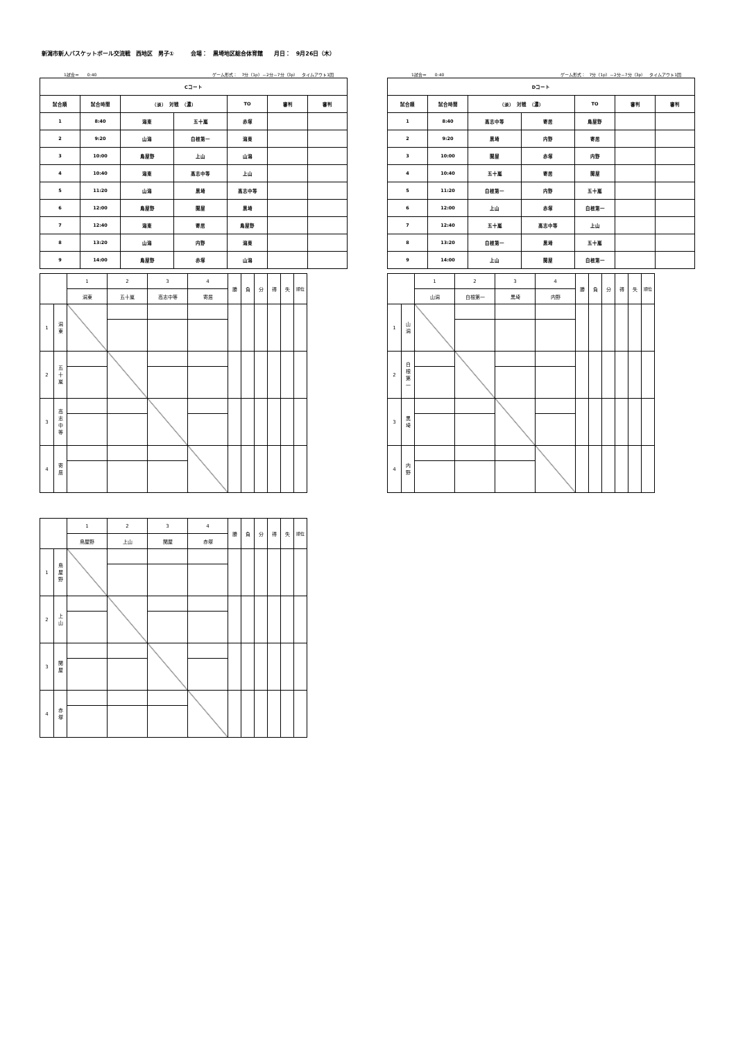新潟市新人バスケットボール交流戦　西地区　男子①　　　会場：　黒埼地区総合体育館　　月日：　9月26日（木）
1試合＝　　0:40 ゲーム形式：　7分（1p）－2分－7分（3p）　タイムアウト1回
| Cコート | | | | | | |
| 試合順 | 試合時間 | （淡） 対戦 （濃） | | TO | 審判 | 審判 |
| 1 | 8:40 | 潟東 | 五十嵐 | 赤塚 | | |
| 2 | 9:20 | 山潟 | 白根第一 | 潟東 | | |
| 3 | 10:00 | 鳥屋野 | 上山 | 山潟 | | |
| 4 | 10:40 | 潟東 | 高志中等 | 上山 | | |
| 5 | 11:20 | 山潟 | 黒埼 | 高志中等 | | |
| 6 | 12:00 | 鳥屋野 | 関屋 | 黒埼 | | |
| 7 | 12:40 | 潟東 | 寄居 | 鳥屋野 | | |
| 8 | 13:20 | 山潟 | 内野 | 潟東 | | |
| 9 | 14:00 | 鳥屋野 | 赤塚 | 山潟 | | |
1試合＝　　0:40 ゲーム形式：　7分（1p）－2分－7分（3p）　タイムアウト1回
| Dコート | | | | | | |
| 試合順 | 試合時間 | （淡） 対戦 （濃） | | TO | 審判 | 審判 |
| 1 | 8:40 | 高志中等 | 寄居 | 鳥屋野 | | |
| 2 | 9:20 | 黒埼 | 内野 | 寄居 | | |
| 3 | 10:00 | 関屋 | 赤塚 | 内野 | | |
| 4 | 10:40 | 五十嵐 | 寄居 | 関屋 | | |
| 5 | 11:20 | 白根第一 | 内野 | 五十嵐 | | |
| 6 | 12:00 | 上山 | 赤塚 | 白根第一 | | |
| 7 | 12:40 | 五十嵐 | 高志中等 | 上山 | | |
| 8 | 13:20 | 白根第一 | 黒埼 | 五十嵐 | | |
| 9 | 14:00 | 上山 | 関屋 | 白根第一 | | |
| | | 1 | 2 | 3 | 4 | 勝 | 負 | 分 | 得 | 失 | 順位 |
| | | 潟東 | 五十嵐 | 高志中等 | 寄居 | | | | | | |
| 1 | 潟 東 | | | | | | | | | | |
| 2 | 五 十 嵐 | | | | | | | | | | |
| 3 | 高 志 中 等 | | | | | | | | | | |
| 4 | 寄 居 | | | | | | | | | | |
| | | 1 | 2 | 3 | 4 | 勝 | 負 | 分 | 得 | 失 | 順位 |
| | | 山潟 | 白根第一 | 黒埼 | 内野 | | | | | | |
| 1 | 山 潟 | | | | | | | | | | |
| 2 | 白 根 第 一 | | | | | | | | | | |
| 3 | 黒 埼 | | | | | | | | | | |
| 4 | 内 野 | | | | | | | | | | |
| | | 1 | 2 | 3 | 4 | 勝 | 負 | 分 | 得 | 失 | 順位 |
| | | 鳥屋野 | 上山 | 関屋 | 赤塚 | | | | | | |
| 1 | 鳥 屋 野 | | | | | | | | | | |
| 2 | 上 山 | | | | | | | | | | |
| 3 | 関 屋 | | | | | | | | | | |
| 4 | 赤 塚 | | | | | | | | | | |